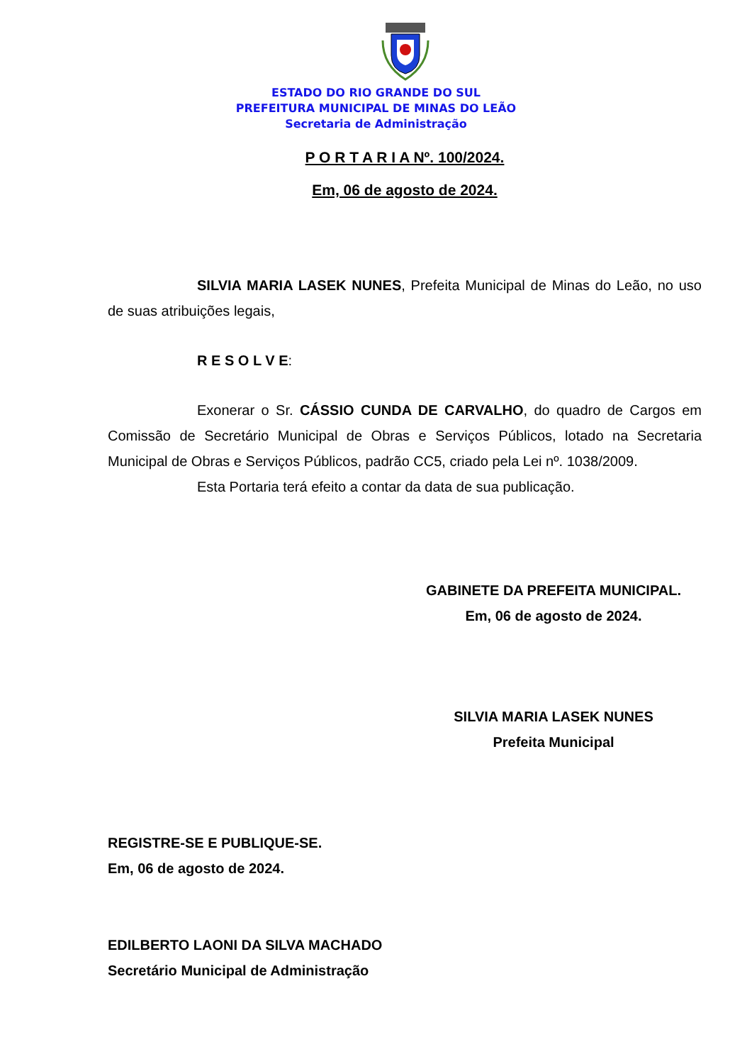ESTADO DO RIO GRANDE DO SUL
PREFEITURA MUNICIPAL DE MINAS DO LEÃO
Secretaria de Administração
P O R T A R I A Nº. 100/2024.
Em, 06 de agosto de 2024.
SILVIA MARIA LASEK NUNES, Prefeita Municipal de Minas do Leão, no uso de suas atribuições legais,
R E S O L V E:
Exonerar o Sr. CÁSSIO CUNDA DE CARVALHO, do quadro de Cargos em Comissão de Secretário Municipal de Obras e Serviços Públicos, lotado na Secretaria Municipal de Obras e Serviços Públicos, padrão CC5, criado pela Lei nº. 1038/2009.
Esta Portaria terá efeito a contar da data de sua publicação.
GABINETE DA PREFEITA MUNICIPAL.
Em, 06 de agosto de 2024.
SILVIA MARIA LASEK NUNES
Prefeita Municipal
REGISTRE-SE E PUBLIQUE-SE.
Em, 06 de agosto de 2024.
EDILBERTO LAONI DA SILVA MACHADO
Secretário Municipal de Administração